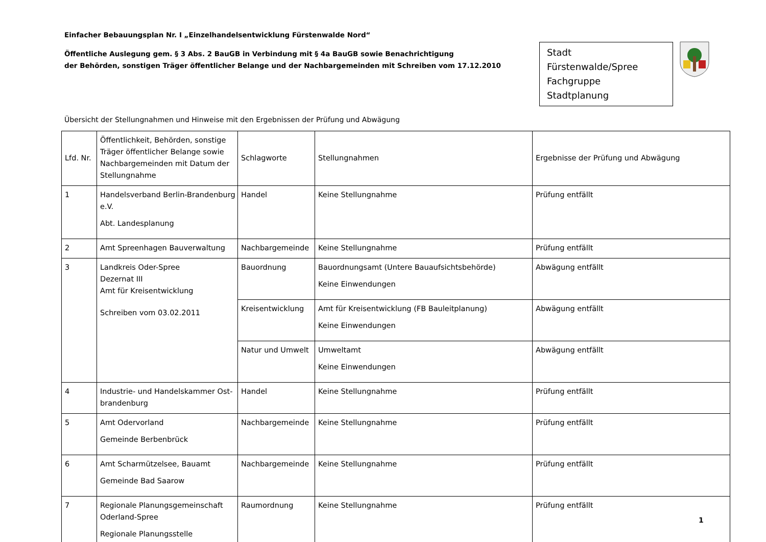Einfacher Bebauungsplan Nr. I „Einzelhandelsentwicklung Fürstenwalde Nord“
Öffentliche Auslegung gem. § 3 Abs. 2 BauGB in Verbindung mit § 4a BauGB sowie Benachrichtigung
der Behörden, sonstigen Träger öffentlicher Belange und der Nachbargemeinden mit Schreiben vom 17.12.2010
Stadt Fürstenwalde/Spree
Fachgruppe Stadtplanung
Übersicht der Stellungnahmen und Hinweise mit den Ergebnissen der Prüfung und Abwägung
| Lfd. Nr. | Öffentlichkeit, Behörden, sonstige Träger öffentlicher Belange sowie Nachbargemeinden mit Datum der Stellungnahme | Schlagworte | Stellungnahmen | Ergebnisse der Prüfung und Abwägung |
| --- | --- | --- | --- | --- |
| 1 | Handelsverband Berlin-Brandenburg e.V. Abt. Landesplanung | Handel | Keine Stellungnahme | Prüfung entfällt |
| 2 | Amt Spreenhagen Bauverwaltung | Nachbargemeinde | Keine Stellungnahme | Prüfung entfällt |
| 3 | Landkreis Oder-Spree Dezernat III Amt für Kreisentwicklung Schreiben vom 03.02.2011 | Bauordnung | Bauordnungsamt (Untere Bauaufsichtsbehörde) Keine Einwendungen | Abwägung entfällt |
| | | Kreisentwicklung | Amt für Kreisentwicklung (FB Bauleitplanung) Keine Einwendungen | Abwägung entfällt |
| | | Natur und Umwelt | Umweltamt Keine Einwendungen | Abwägung entfällt |
| 4 | Industrie- und Handelskammer Ost-brandenburg | Handel | Keine Stellungnahme | Prüfung entfällt |
| 5 | Amt Odervorland Gemeinde Berbenbrück | Nachbargemeinde | Keine Stellungnahme | Prüfung entfällt |
| 6 | Amt Scharmützelsee, Bauamt Gemeinde Bad Saarow | Nachbargemeinde | Keine Stellungnahme | Prüfung entfällt |
| 7 | Regionale Planungsgemeinschaft Oderland-Spree Regionale Planungsstelle | Raumordnung | Keine Stellungnahme | Prüfung entfällt |
1